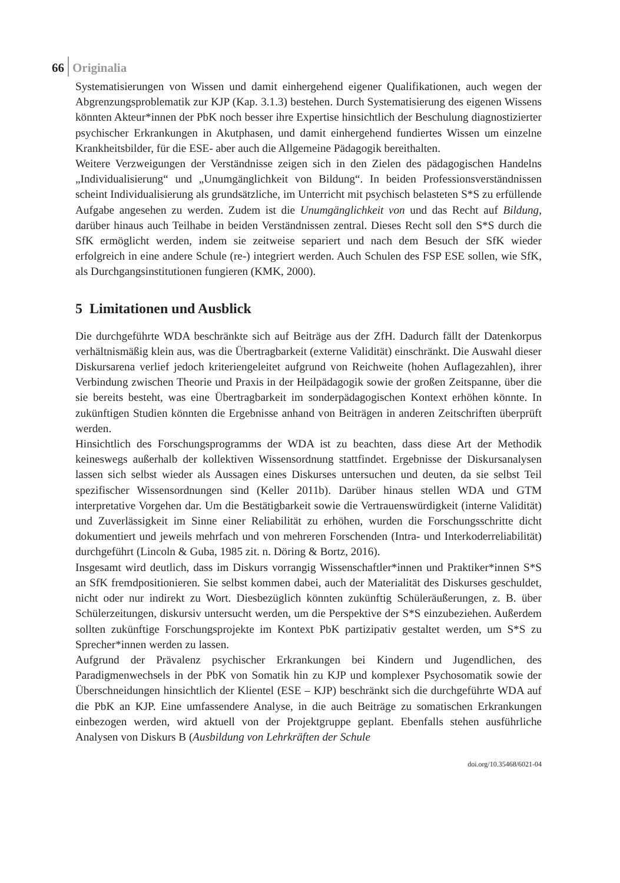66 Originalia
Systematisierungen von Wissen und damit einhergehend eigener Qualifikationen, auch wegen der Abgrenzungsproblematik zur KJP (Kap. 3.1.3) bestehen. Durch Systematisierung des eigenen Wissens könnten Akteur*innen der PbK noch besser ihre Expertise hinsichtlich der Beschulung diagnostizierter psychischer Erkrankungen in Akutphasen, und damit einhergehend fundiertes Wissen um einzelne Krankheitsbilder, für die ESE- aber auch die Allgemeine Pädagogik bereithalten.
Weitere Verzweigungen der Verständnisse zeigen sich in den Zielen des pädagogischen Handelns „Individualisierung“ und „Unumgänglichkeit von Bildung“. In beiden Professionsverständnissen scheint Individualisierung als grundsätzliche, im Unterricht mit psychisch belasteten S*S zu erfüllende Aufgabe angesehen zu werden. Zudem ist die Unumgänglichkeit von und das Recht auf Bildung, darüber hinaus auch Teilhabe in beiden Verständnissen zentral. Dieses Recht soll den S*S durch die SfK ermöglicht werden, indem sie zeitweise separiert und nach dem Besuch der SfK wieder erfolgreich in eine andere Schule (re-) integriert werden. Auch Schulen des FSP ESE sollen, wie SfK, als Durchgangsinstitutionen fungieren (KMK, 2000).
5 Limitationen und Ausblick
Die durchgeführte WDA beschränkte sich auf Beiträge aus der ZfH. Dadurch fällt der Datenkorpus verhältnismäßig klein aus, was die Übertragbarkeit (externe Validität) einschränkt. Die Auswahl dieser Diskursarena verlief jedoch kriteriengeleitet aufgrund von Reichweite (hohen Auflagezahlen), ihrer Verbindung zwischen Theorie und Praxis in der Heilpädagogik sowie der großen Zeitspanne, über die sie bereits besteht, was eine Übertragbarkeit im sonderpädagogischen Kontext erhöhen könnte. In zukünftigen Studien könnten die Ergebnisse anhand von Beiträgen in anderen Zeitschriften überprüft werden.
Hinsichtlich des Forschungsprogramms der WDA ist zu beachten, dass diese Art der Methodik keineswegs außerhalb der kollektiven Wissensordnung stattfindet. Ergebnisse der Diskursanalysen lassen sich selbst wieder als Aussagen eines Diskurses untersuchen und deuten, da sie selbst Teil spezifischer Wissensordnungen sind (Keller 2011b). Darüber hinaus stellen WDA und GTM interpretative Vorgehen dar. Um die Bestätigbarkeit sowie die Vertrauenswürdigkeit (interne Validität) und Zuverlässigkeit im Sinne einer Reliabilität zu erhöhen, wurden die Forschungsschritte dicht dokumentiert und jeweils mehrfach und von mehreren Forschenden (Intra- und Interkoderreliabilität) durchgeführt (Lincoln & Guba, 1985 zit. n. Döring & Bortz, 2016).
Insgesamt wird deutlich, dass im Diskurs vorrangig Wissenschaftler*innen und Praktiker*innen S*S an SfK fremdpositionieren. Sie selbst kommen dabei, auch der Materialität des Diskurses geschuldet, nicht oder nur indirekt zu Wort. Diesbezüglich könnten zukünftig Schüleräußerungen, z. B. über Schülerzeitungen, diskursiv untersucht werden, um die Perspektive der S*S einzubeziehen. Außerdem sollten zukünftige Forschungsprojekte im Kontext PbK partizipativ gestaltet werden, um S*S zu Sprecher*innen werden zu lassen.
Aufgrund der Prävalenz psychischer Erkrankungen bei Kindern und Jugendlichen, des Paradigmenwechsels in der PbK von Somatik hin zu KJP und komplexer Psychosomatik sowie der Überschneidungen hinsichtlich der Klientel (ESE – KJP) beschränkt sich die durchgeführte WDA auf die PbK an KJP. Eine umfassendere Analyse, in die auch Beiträge zu somatischen Erkrankungen einbezogen werden, wird aktuell von der Projektgruppe geplant. Ebenfalls stehen ausführliche Analysen von Diskurs B (Ausbildung von Lehrkräften der Schule
doi.org/10.35468/6021-04